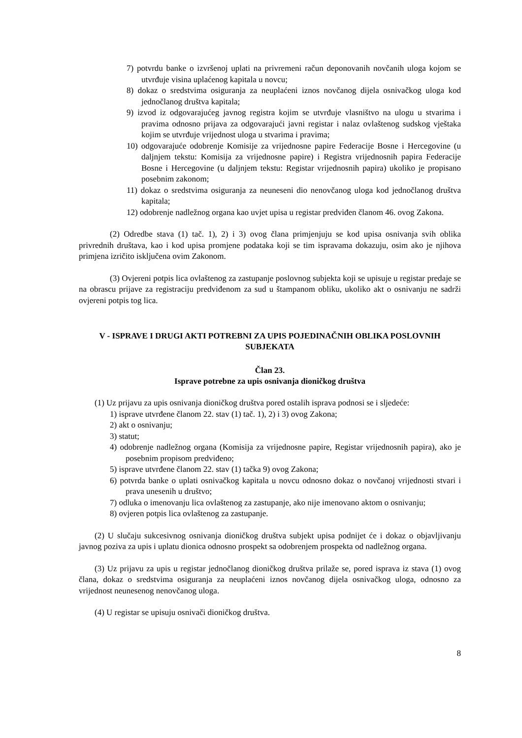7) potvrdu banke o izvršenoj uplati na privremeni račun deponovanih novčanih uloga kojom se utvrđuje visina uplaćenog kapitala u novcu;
8) dokaz o sredstvima osiguranja za neuplaćeni iznos novčanog dijela osnivačkog uloga kod jednočlanog društva kapitala;
9) izvod iz odgovarajućeg javnog registra kojim se utvrđuje vlasništvo na ulogu u stvarima i pravima odnosno prijava za odgovarajući javni registar i nalaz ovlaštenog sudskog vještaka kojim se utvrđuje vrijednost uloga u stvarima i pravima;
10) odgovarajuće odobrenje Komisije za vrijednosne papire Federacije Bosne i Hercegovine (u daljnjem tekstu: Komisija za vrijednosne papire) i Registra vrijednosnih papira Federacije Bosne i Hercegovine (u daljnjem tekstu: Registar vrijednosnih papira) ukoliko je propisano posebnim zakonom;
11) dokaz o sredstvima osiguranja za neuneseni dio nenovčanog uloga kod jednočlanog društva kapitala;
12) odobrenje nadležnog organa kao uvjet upisa u registar predviđen članom 46. ovog Zakona.
(2) Odredbe stava (1) tač. 1), 2) i 3) ovog člana primjenjuju se kod upisa osnivanja svih oblika privrednih društava, kao i kod upisa promjene podataka koji se tim ispravama dokazuju, osim ako je njihova primjena izričito isključena ovim Zakonom.
(3) Ovjereni potpis lica ovlaštenog za zastupanje poslovnog subjekta koji se upisuje u registar predaje se na obrascu prijave za registraciju predviđenom za sud u štampanom obliku, ukoliko akt o osnivanju ne sadrži ovjereni potpis tog lica.
V - ISPRAVE I DRUGI AKTI POTREBNI ZA UPIS POJEDINAČNIH OBLIKA POSLOVNIH SUBJEKATA
Član 23.
Isprave potrebne za upis osnivanja dioničkog društva
(1) Uz prijavu za upis osnivanja dioničkog društva pored ostalih isprava podnosi se i sljedeće:
1) isprave utvrđene članom 22. stav (1) tač. 1), 2) i 3) ovog Zakona;
2) akt o osnivanju;
3) statut;
4) odobrenje nadležnog organa (Komisija za vrijednosne papire, Registar vrijednosnih papira), ako je posebnim propisom predviđeno;
5) isprave utvrđene članom 22. stav (1) tačka 9) ovog Zakona;
6) potvrda banke o uplati osnivačkog kapitala u novcu odnosno dokaz o novčanoj vrijednosti stvari i prava unesenih u društvo;
7) odluka o imenovanju lica ovlaštenog za zastupanje, ako nije imenovano aktom o osnivanju;
8) ovjeren potpis lica ovlaštenog za zastupanje.
(2) U slučaju sukcesivnog osnivanja dioničkog društva subjekt upisa podnijet će i dokaz o objavljivanju javnog poziva za upis i uplatu dionica odnosno prospekt sa odobrenjem prospekta od nadležnog organa.
(3) Uz prijavu za upis u registar jednočlanog dioničkog društva prilaže se, pored isprava iz stava (1) ovog člana, dokaz o sredstvima osiguranja za neuplaćeni iznos novčanog dijela osnivačkog uloga, odnosno za vrijednost neunesenog nenovčanog uloga.
(4) U registar se upisuju osnivači dioničkog društva.
8